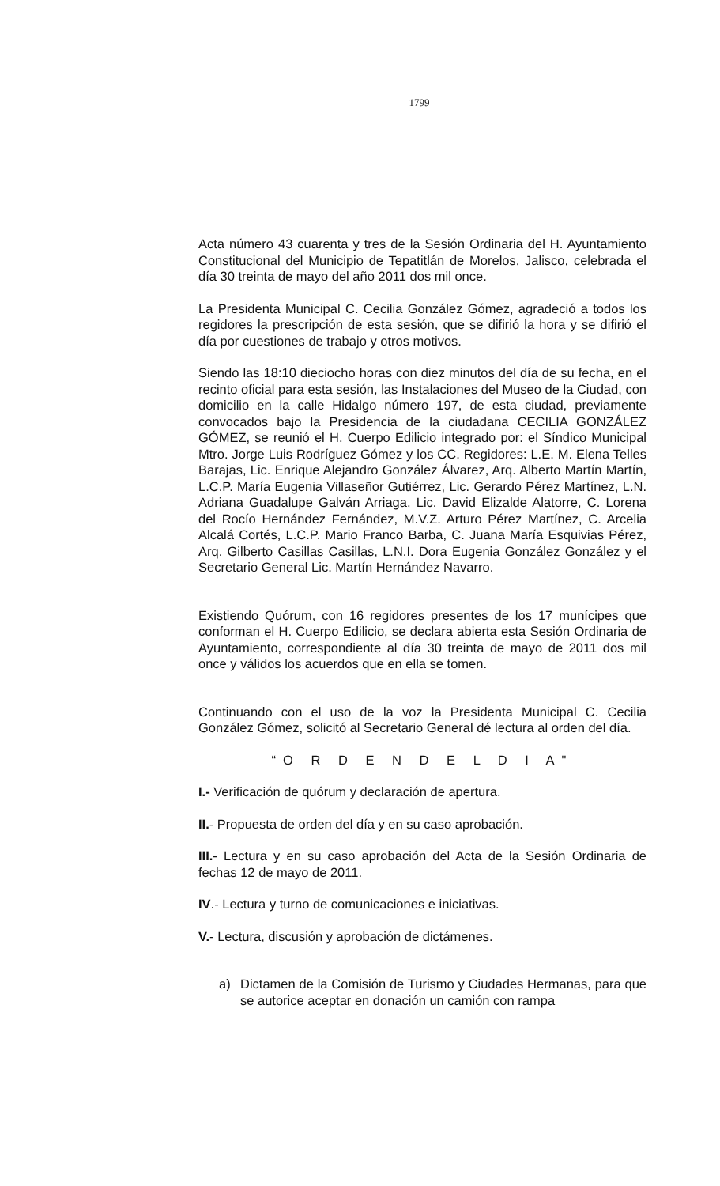1799
Acta número 43 cuarenta y tres de la Sesión Ordinaria del H. Ayuntamiento Constitucional del Municipio de Tepatitlán de Morelos, Jalisco, celebrada el día 30 treinta de mayo del año 2011 dos mil once.
La Presidenta Municipal C. Cecilia González Gómez, agradeció a todos los regidores la prescripción de esta sesión, que se difirió la hora y se difirió el día por cuestiones de trabajo y otros motivos.
Siendo las 18:10 dieciocho horas con diez minutos del día de su fecha, en el recinto oficial para esta sesión, las Instalaciones del Museo de la Ciudad, con domicilio en la calle Hidalgo número 197, de esta ciudad, previamente convocados bajo la Presidencia de la ciudadana CECILIA GONZÁLEZ GÓMEZ, se reunió el H. Cuerpo Edilicio integrado por: el Síndico Municipal Mtro. Jorge Luis Rodríguez Gómez y los CC. Regidores: L.E. M. Elena Telles Barajas, Lic. Enrique Alejandro González Álvarez, Arq. Alberto Martín Martín, L.C.P. María Eugenia Villaseñor Gutiérrez, Lic. Gerardo Pérez Martínez, L.N. Adriana Guadalupe Galván Arriaga, Lic. David Elizalde Alatorre, C. Lorena del Rocío Hernández Fernández, M.V.Z. Arturo Pérez Martínez, C. Arcelia Alcalá Cortés, L.C.P. Mario Franco Barba, C. Juana María Esquivias Pérez, Arq. Gilberto Casillas Casillas, L.N.I. Dora Eugenia González González y el Secretario General Lic. Martín Hernández Navarro.
Existiendo Quórum, con 16 regidores presentes de los 17 munícipes que conforman el H. Cuerpo Edilicio, se declara abierta esta Sesión Ordinaria de Ayuntamiento, correspondiente al día 30 treinta de mayo de 2011 dos mil once y válidos los acuerdos que en ella se tomen.
Continuando con el uso de la voz la Presidenta Municipal C. Cecilia González Gómez, solicitó al Secretario General dé lectura al orden del día.
“O R D E N D E L D I A"
I.- Verificación de quórum y declaración de apertura.
II.- Propuesta de orden del día y en su caso aprobación.
III.- Lectura y en su caso aprobación del Acta de la Sesión Ordinaria de fechas 12 de mayo de 2011.
IV.- Lectura y turno de comunicaciones e iniciativas.
V.- Lectura, discusión y aprobación de dictámenes.
a) Dictamen de la Comisión de Turismo y Ciudades Hermanas, para que se autorice aceptar en donación un camión con rampa